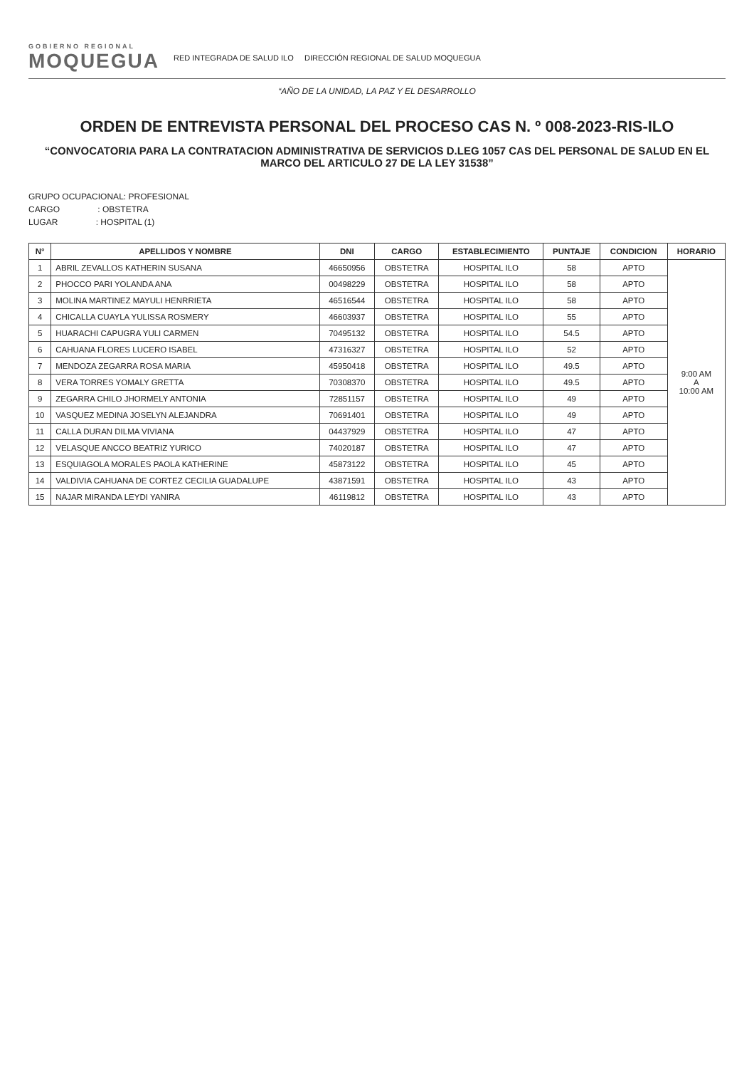GOBIERNO REGIONAL
MOQUEGUA
RED INTEGRADA DE SALUD ILO DIRECCIÓN REGIONAL DE SALUD MOQUEGUA
“AÑO DE LA UNIDAD, LA PAZ Y EL DESARROLLO
ORDEN DE ENTREVISTA PERSONAL DEL PROCESO CAS N. º 008-2023-RIS-ILO
“CONVOCATORIA PARA LA CONTRATACION ADMINISTRATIVA DE SERVICIOS D.LEG 1057 CAS DEL PERSONAL DE SALUD EN EL MARCO DEL ARTICULO 27 DE LA LEY 31538”
GRUPO OCUPACIONAL: PROFESIONAL
CARGO : OBSTETRA
LUGAR : HOSPITAL (1)
| N° | APELLIDOS Y NOMBRE | DNI | CARGO | ESTABLECIMIENTO | PUNTAJE | CONDICION | HORARIO |
| --- | --- | --- | --- | --- | --- | --- | --- |
| 1 | ABRIL ZEVALLOS KATHERIN SUSANA | 46650956 | OBSTETRA | HOSPITAL ILO | 58 | APTO | 9:00 AM A 10:00 AM |
| 2 | PHOCCO PARI YOLANDA ANA | 00498229 | OBSTETRA | HOSPITAL ILO | 58 | APTO | |
| 3 | MOLINA MARTINEZ MAYULI HENRRIETA | 46516544 | OBSTETRA | HOSPITAL ILO | 58 | APTO | |
| 4 | CHICALLA CUAYLA YULISSA ROSMERY | 46603937 | OBSTETRA | HOSPITAL ILO | 55 | APTO | |
| 5 | HUARACHI CAPUGRA YULI CARMEN | 70495132 | OBSTETRA | HOSPITAL ILO | 54.5 | APTO | |
| 6 | CAHUANA FLORES LUCERO ISABEL | 47316327 | OBSTETRA | HOSPITAL ILO | 52 | APTO | |
| 7 | MENDOZA ZEGARRA ROSA MARIA | 45950418 | OBSTETRA | HOSPITAL ILO | 49.5 | APTO | |
| 8 | VERA TORRES YOMALY GRETTA | 70308370 | OBSTETRA | HOSPITAL ILO | 49.5 | APTO | |
| 9 | ZEGARRA CHILO JHORMELY ANTONIA | 72851157 | OBSTETRA | HOSPITAL ILO | 49 | APTO | |
| 10 | VASQUEZ MEDINA JOSELYN ALEJANDRA | 70691401 | OBSTETRA | HOSPITAL ILO | 49 | APTO | |
| 11 | CALLA DURAN DILMA VIVIANA | 04437929 | OBSTETRA | HOSPITAL ILO | 47 | APTO | |
| 12 | VELASQUE ANCCO BEATRIZ YURICO | 74020187 | OBSTETRA | HOSPITAL ILO | 47 | APTO | |
| 13 | ESQUIAGOLA MORALES PAOLA KATHERINE | 45873122 | OBSTETRA | HOSPITAL ILO | 45 | APTO | |
| 14 | VALDIVIA CAHUANA DE CORTEZ CECILIA GUADALUPE | 43871591 | OBSTETRA | HOSPITAL ILO | 43 | APTO | |
| 15 | NAJAR MIRANDA LEYDI YANIRA | 46119812 | OBSTETRA | HOSPITAL ILO | 43 | APTO | |